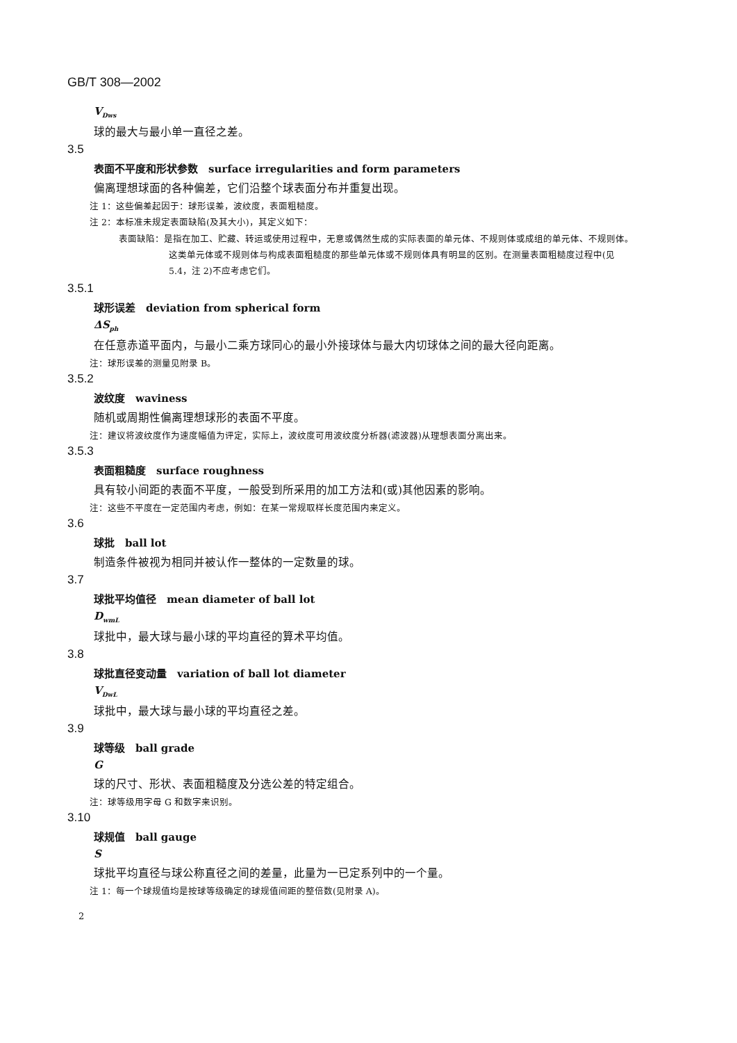GB/T 308—2002
V<sub>Dws</sub>
球的最大与最小单一直径之差。
3.5
表面不平度和形状参数　surface irregularities and form parameters
偏离理想球面的各种偏差，它们沿整个球表面分布并重复出现。
注 1：这些偏差起因于：球形误差，波纹度，表面粗糙度。
注 2：本标准未规定表面缺陷(及其大小)，其定义如下：
表面缺陷：是指在加工、贮藏、转运或使用过程中，无意或偶然生成的实际表面的单元体、不规则体或成组的单元体、不规则体。这类单元体或不规则体与构成表面粗糙度的那些单元体或不规则体具有明显的区别。在测量表面粗糙度过程中(见 5.4，注 2)不应考虑它们。
3.5.1
球形误差　deviation from spherical form
ΔS<sub>ph</sub>
在任意赤道平面内，与最小二乘方球同心的最小外接球体与最大内切球体之间的最大径向距离。
注：球形误差的测量见附录 B。
3.5.2
波纹度　waviness
随机或周期性偏离理想球形的表面不平度。
注：建议将波纹度作为速度幅值为评定，实际上，波纹度可用波纹度分析器(滤波器)从理想表面分离出来。
3.5.3
表面粗糙度　surface roughness
具有较小间距的表面不平度，一般受到所采用的加工方法和(或)其他因素的影响。
注：这些不平度在一定范围内考虑，例如：在某一常规取样长度范围内来定义。
3.6
球批　ball lot
制造条件被视为相同并被认作一整体的一定数量的球。
3.7
球批平均值径　mean diameter of ball lot
D<sub>wmL</sub>
球批中，最大球与最小球的平均直径的算术平均值。
3.8
球批直径变动量　variation of ball lot diameter
V<sub>DwL</sub>
球批中，最大球与最小球的平均直径之差。
3.9
球等级　ball grade
G
球的尺寸、形状、表面粗糙度及分选公差的特定组合。
注：球等级用字母 G 和数字来识别。
3.10
球规值　ball gauge
S
球批平均直径与球公称直径之间的差量，此量为一已定系列中的一个量。
注 1：每一个球规值均是按球等级确定的球规值间距的整倍数(见附录 A)。
2